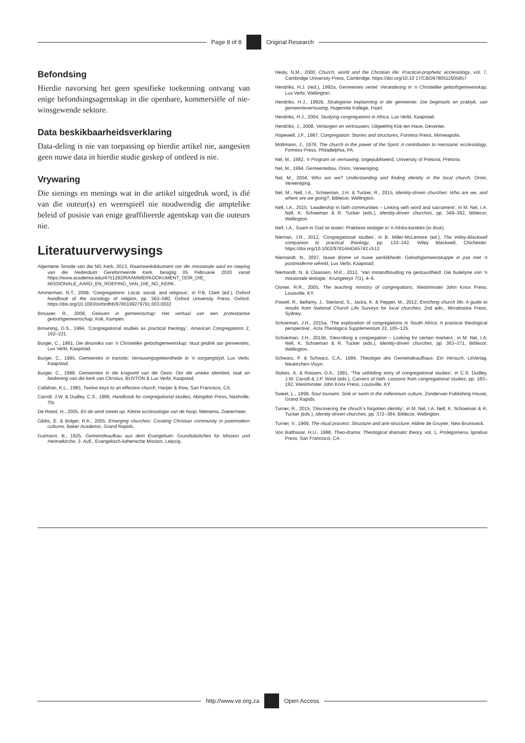Page 8 of 8 Original Research
Befondsing
Hierdie navorsing het geen spesifieke toekenning ontvang van enige befondsingsagentskap in die openbare, kommersiële of nie-winsgewende sektore.
Data beskikbaarheidsverklaring
Data-deling is nie van toepassing op hierdie artikel nie, aangesien geen nuwe data in hierdie studie geskep of ontleed is nie.
Vrywaring
Die sienings en menings wat in die artikel uitgedruk word, is dié van die outeur(s) en weerspieël nie noodwendig die amptelike beleid of posisie van enige geaffilieerde agentskap van die outeurs nie.
Literatuurverwysings
Algemene Sinode van die NG Kerk, 2013, Raamwerkdokument oor die missionale aard en roeping van die Nederduits Gereformeerde Kerk, besigtig 05 Februarie 2020 vanaf https://www.academia.edu/4751292/RAAMWERKDOKUMENT_OOR_DIE_ MISSIONALE_AARD_EN_ROEPING_VAN_DIE_NG_KERK.
Ammerman, N.T., 2009, ‘Congregations: Local, social, and religious’, in P.B. Clark (ed.), Oxford handbook of the sociology of religion, pp. 562–580, Oxford University Press, Oxford. https://doi.org/10.1093/oxfordhb/9780199279791.003.0032
Brouwer, R., 2009, Geloven in gemeenschap: Het verhaal van een protestantse geloofsgemeenschap, Kok, Kampen.
Browning, D.S., 1994, ‘Congregational studies as practical theology’, American Congregations 2, 192–221.
Burger, C., 1991, Die dinamika van ’n Christelike geloofsgemeenskap: Nuut gedink oor gemeentes, Lux Verbi, Kaapstad.
Burger, C., 1995, Gemeentes in transito: Vernuwingsgeleenthede in ’n oorgangstyd, Lux Verbi, Kaapstad.
Burger, C., 1999, Gemeentes in die kragveld van die Gees: Oor die unieke identiteit, taak en bediening van die kerk van Christus, BUVTON & Lux Verbi, Kaapstad.
Callahan, K.L., 1983, Twelve keys to an effective church, Harper & Row, San Francisco, CA.
Carroll, J.W. & Dudley, C.S., 1986, Handbook for congregational studies, Abingdon Press, Nashville, TN.
De Roest, H., 2005, En de wind steekt op. Kleine ecclesiologie van de hoop, Meinema, Zoetermeer.
Gibbs, E. & Bolger, R.K., 2005, Emerging churches: Creating Christian community in postmodern cultures, Baker Academic, Grand Rapids.
Gutmann, B., 1925, Gemeindeaufbau aus dem Evangelium: Grundsätzliches für Mission und Heimatkirche, 3. Aufl., Evangelisch-lutherische Mission, Leipzig.
Healy, N.M., 2000, Church, world and the Christian life: Practical-prophetic ecclesiology, vol. 7, Cambridge University Press, Cambridge. https://doi.org/10.10 17/CBO9780511605857
Hendriks, H.J. (red.), 1992a, Gemeentes vertel: Verandering in ’n Christelike geloofsgemeenskap, Lux Verbi, Wellington.
Hendriks, H.J., 1992b, Strategiese beplanning in die gemeente: Die beginsels en praktyk, van gemeentevernuwing, Hugenote Kollege, Paarl.
Hendriks, H.J., 2004, Studying congregations in Africa, Lux Verbi, Kaapstad.
Hendriks, J., 2008, Verlangen en vertrouwen, Uitgeefmij Kok ten Have, Deventer.
Hopewell, J.F., 1987, Congregation: Stories and structures, Fortress Press, Minneapolis.
Moltmann, J., 1978, The church in the power of the Spirit: A contribution to messianic ecclesiology, Fortress Press, Philadelphia, PA.
Nel, M., 1982, ’n Program vir vernuwing, ongepubliseerd, University of Pretoria, Pretoria.
Nel, M., 1994, Gemeentebou, Orion, Vereeniging.
Nel, M., 2004, Who are we? Understanding and finding identity in the local church, Orion, Vereeniging.
Nel, M., Nell, I.A., Schoeman, J.H. & Tucker, R., 2015, Identity-driven churches: Who are we, and where are we going?, Biblecor, Wellington.
Nell, I.A., 2015, ‘Leadership in faith communities – Linking with word and sacrament’, in M. Nel, I.A. Nell, K. Schoeman & R. Tucker (eds.), Identity-driven churches, pp. 349–362, Biblecor, Wellington.
Nell, I.A., Saam in God se teater: Praktiese teologie in ’n Afrika-konteks (in druk).
Nieman, J.R., 2012, ‘Congregational studies’, in B. Miller-McLemore (ed.), The Wiley-Blackwell companion to practical theology, pp. 133–142, Wiley Blackwell, Chichester. https://doi.org/10.1002/9781444345742.ch12
Niemandt, N., 2007, Nuwe drome vir nuwe werklikhede: Geloofsgemeenskappe in pas met ’n postmoderne wêreld, Lux Verbi, Kaapstad.
Niemandt, N. & Claassen, M.K., 2012, ‘Van instandhouding na gestuurdheid: Die buitelyne van ’n missionale teologie,‘ Kruisgewys 7(1), 4–6.
Osmer, R.R., 2005, The teaching ministry of congregations, Westminster John Knox Press, Louisville, KY.
Powell, R., Bellamy, J., Sterland, S., Jacka, K. & Pepper, M., 2012, Enriching church life: A guide to results from National Church Life Surveys for local churches, 2nd edn., Mirrabooka Press, Sydney.
Schoeman, J.H., 2015a, ‘The exploration of congregations in South Africa: A practical theological perspective’, Acta Theologica Supplementum 22, 105–125.
Schoeman, J.H., 2015b, ‘Describing a congregation – Looking for certain markers’, in M. Nel, I.A. Nell, K. Schoeman & R. Tucker (eds.), Identity-driven churches, pp. 363–371, Biblecor, Wellington.
Schwarz, F. & Schwarz, C.A., 1984, Theologie des Gemeindeaufbaus: Ein Versuch, LitVerlag, Neukirchen-Vluyn.
Stokes, A. & Roozen, D.A., 1991, ‘The unfolding story of congregational studies’, in C.S. Dudley, J.W. Carroll & J.P. Wind (eds.), Carriers of faith: Lessons from congregational studies, pp. 183–192, Westminster John Knox Press, Louisville, KY.
Sweet, L., 1999, Soul tsunami: Sink or swim in the millennium culture, Zondervan Publishing House, Grand Rapids.
Turner, R., 2015, ‘Discovering the chruch’s forgotten identity’, in M. Nel, I.A. Nell, K. Schoeman & R. Tucker (eds.), Identity-driven churches, pp. 372–384, Biblecor, Wellington.
Turner, V., 1969, The ritual process: Structure and anti-structure, Aldine de Gruyter, New Brunswick.
Von Balthasar, H.U., 1988, Theo-drama: Theological dramatic theory, vol. 1, Prolegomena, Ignatius Press, San Francisco, CA.
http://www.ve.org.za Open Access